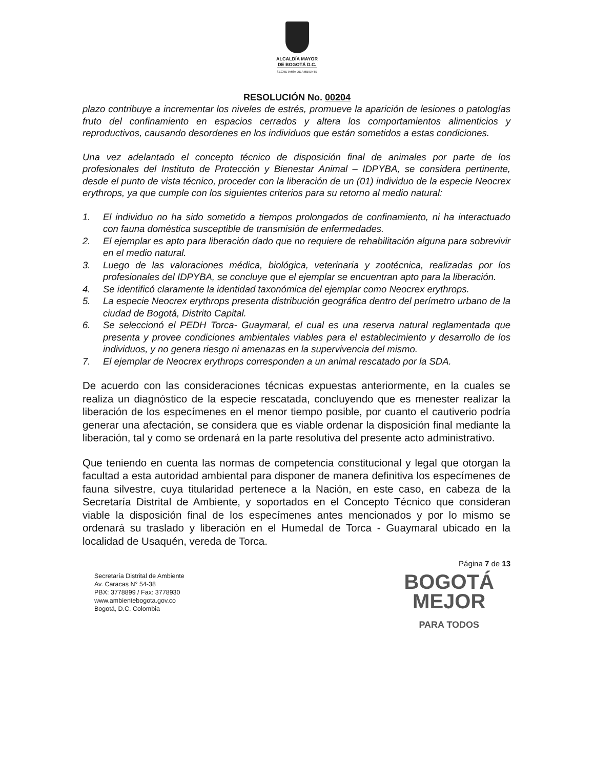ALCALDÍA MAYOR
DE BOGOTÁ D.C.
SECRETARÍA DE AMBIENTE
RESOLUCIÓN No. 00204
plazo contribuye a incrementar los niveles de estrés, promueve la aparición de lesiones o patologías fruto del confinamiento en espacios cerrados y altera los comportamientos alimenticios y reproductivos, causando desordenes en los individuos que están sometidos a estas condiciones.
Una vez adelantado el concepto técnico de disposición final de animales por parte de los profesionales del Instituto de Protección y Bienestar Animal – IDPYBA, se considera pertinente, desde el punto de vista técnico, proceder con la liberación de un (01) individuo de la especie Neocrex erythrops, ya que cumple con los siguientes criterios para su retorno al medio natural:
1. El individuo no ha sido sometido a tiempos prolongados de confinamiento, ni ha interactuado con fauna doméstica susceptible de transmisión de enfermedades.
2. El ejemplar es apto para liberación dado que no requiere de rehabilitación alguna para sobrevivir en el medio natural.
3. Luego de las valoraciones médica, biológica, veterinaria y zootécnica, realizadas por los profesionales del IDPYBA, se concluye que el ejemplar se encuentran apto para la liberación.
4. Se identificó claramente la identidad taxonómica del ejemplar como Neocrex erythrops.
5. La especie Neocrex erythrops presenta distribución geográfica dentro del perímetro urbano de la ciudad de Bogotá, Distrito Capital.
6. Se seleccionó el PEDH Torca- Guaymaral, el cual es una reserva natural reglamentada que presenta y provee condiciones ambientales viables para el establecimiento y desarrollo de los individuos, y no genera riesgo ni amenazas en la supervivencia del mismo.
7. El ejemplar de Neocrex erythrops corresponden a un animal rescatado por la SDA.
De acuerdo con las consideraciones técnicas expuestas anteriormente, en la cuales se realiza un diagnóstico de la especie rescatada, concluyendo que es menester realizar la liberación de los especímenes en el menor tiempo posible, por cuanto el cautiverio podría generar una afectación, se considera que es viable ordenar la disposición final mediante la liberación, tal y como se ordenará en la parte resolutiva del presente acto administrativo.
Que teniendo en cuenta las normas de competencia constitucional y legal que otorgan la facultad a esta autoridad ambiental para disponer de manera definitiva los especímenes de fauna silvestre, cuya titularidad pertenece a la Nación, en este caso, en cabeza de la Secretaría Distrital de Ambiente, y soportados en el Concepto Técnico que consideran viable la disposición final de los especímenes antes mencionados y por lo mismo se ordenará su traslado y liberación en el Humedal de Torca - Guaymaral ubicado en la localidad de Usaquén, vereda de Torca.
Página 7 de 13
Secretaría Distrital de Ambiente
Av. Caracas N° 54-38
PBX: 3778899 / Fax: 3778930
www.ambientebogota.gov.co
Bogotá, D.C. Colombia
BOGOTÁ
MEJOR
PARA TODOS